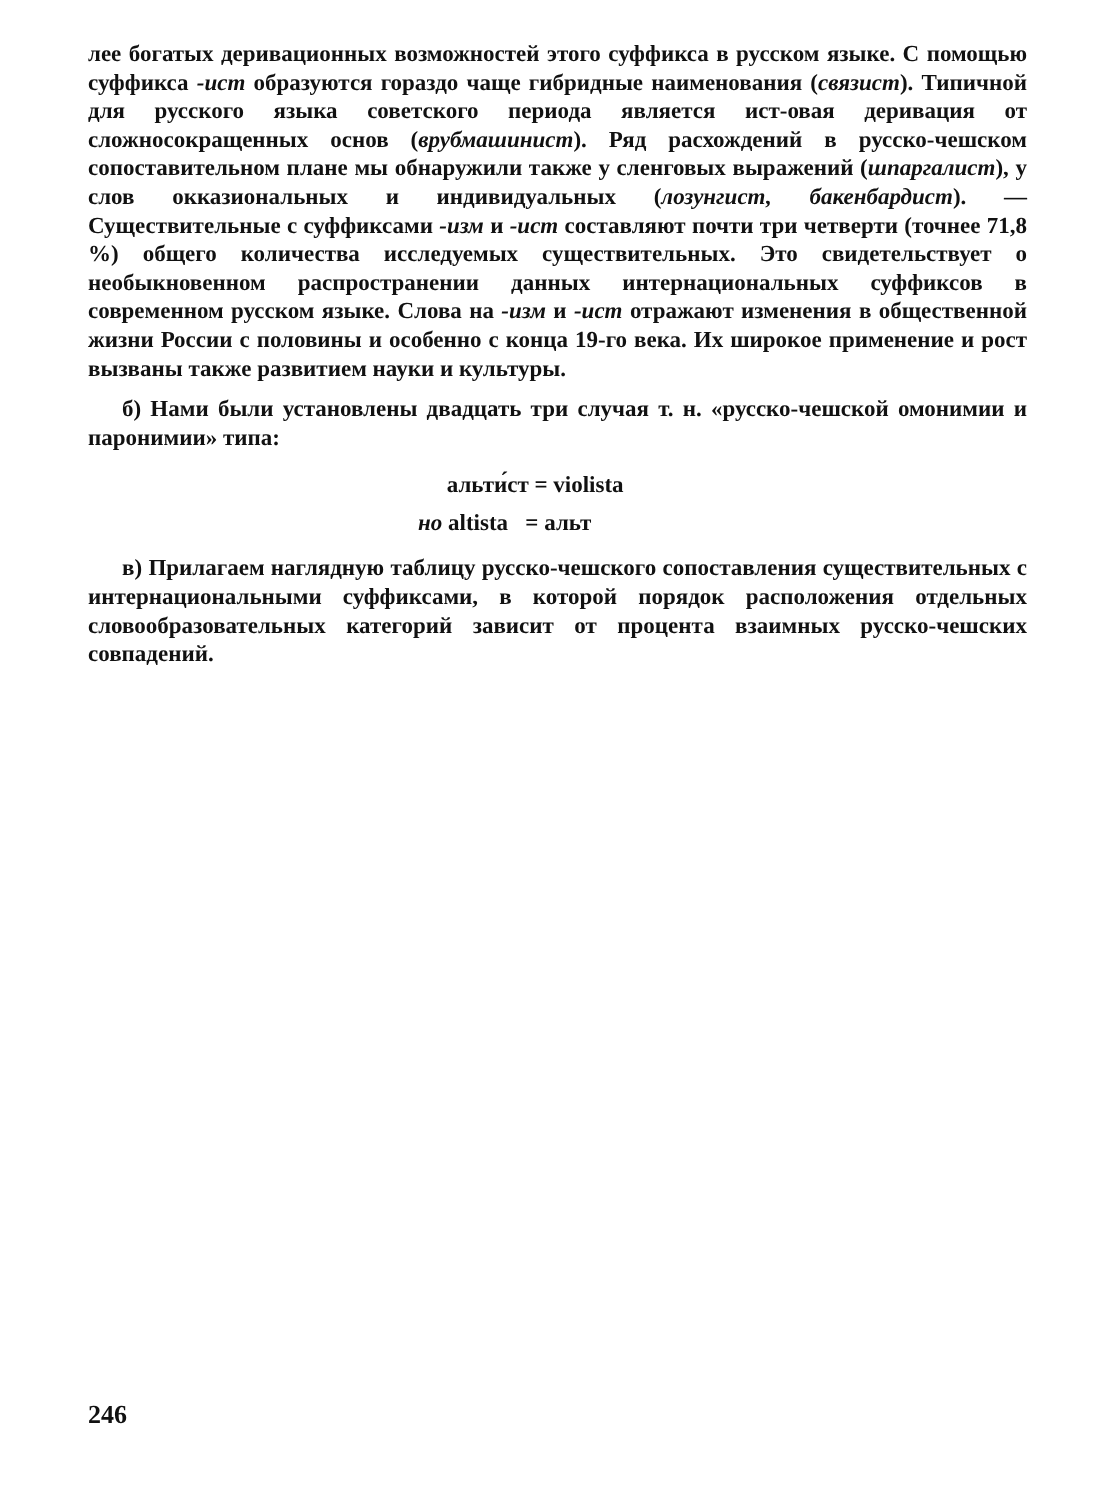лее богатых деривационных возможностей этого суффикса в русском языке. С помощью суффикса -ист образуются гораздо чаще гибридные наименования (связист). Типичной для русского языка советского периода является ист-овая деривация от сложносокращенных основ (врубмашинист). Ряд расхождений в русско-чешском сопоставительном плане мы обнаружили также у сленговых выражений (шпаргалист), у слов окказиональных и индивидуальных (лозунгист, бакенбардист). — Существительные с суффиксами -изм и -ист составляют почти три четверти (точнее 71,8 %) общего количества исследуемых существительных. Это свидетельствует о необыкновенном распространении данных интернациональных суффиксов в современном русском языке. Слова на -изм и -ист отражают изменения в общественной жизни России с половины и особенно с конца 19-го века. Их широкое применение и рост вызваны также развитием науки и культуры.
б) Нами были установлены двадцать три случая т. н. «русско-чешской омонимии и паронимии» типа:
альти́ст = violista
но altista = альт
в) Прилагаем наглядную таблицу русско-чешского сопоставления существительных с интернациональными суффиксами, в которой порядок расположения отдельных словообразовательных категорий зависит от процента взаимных русско-чешских совпадений.
246